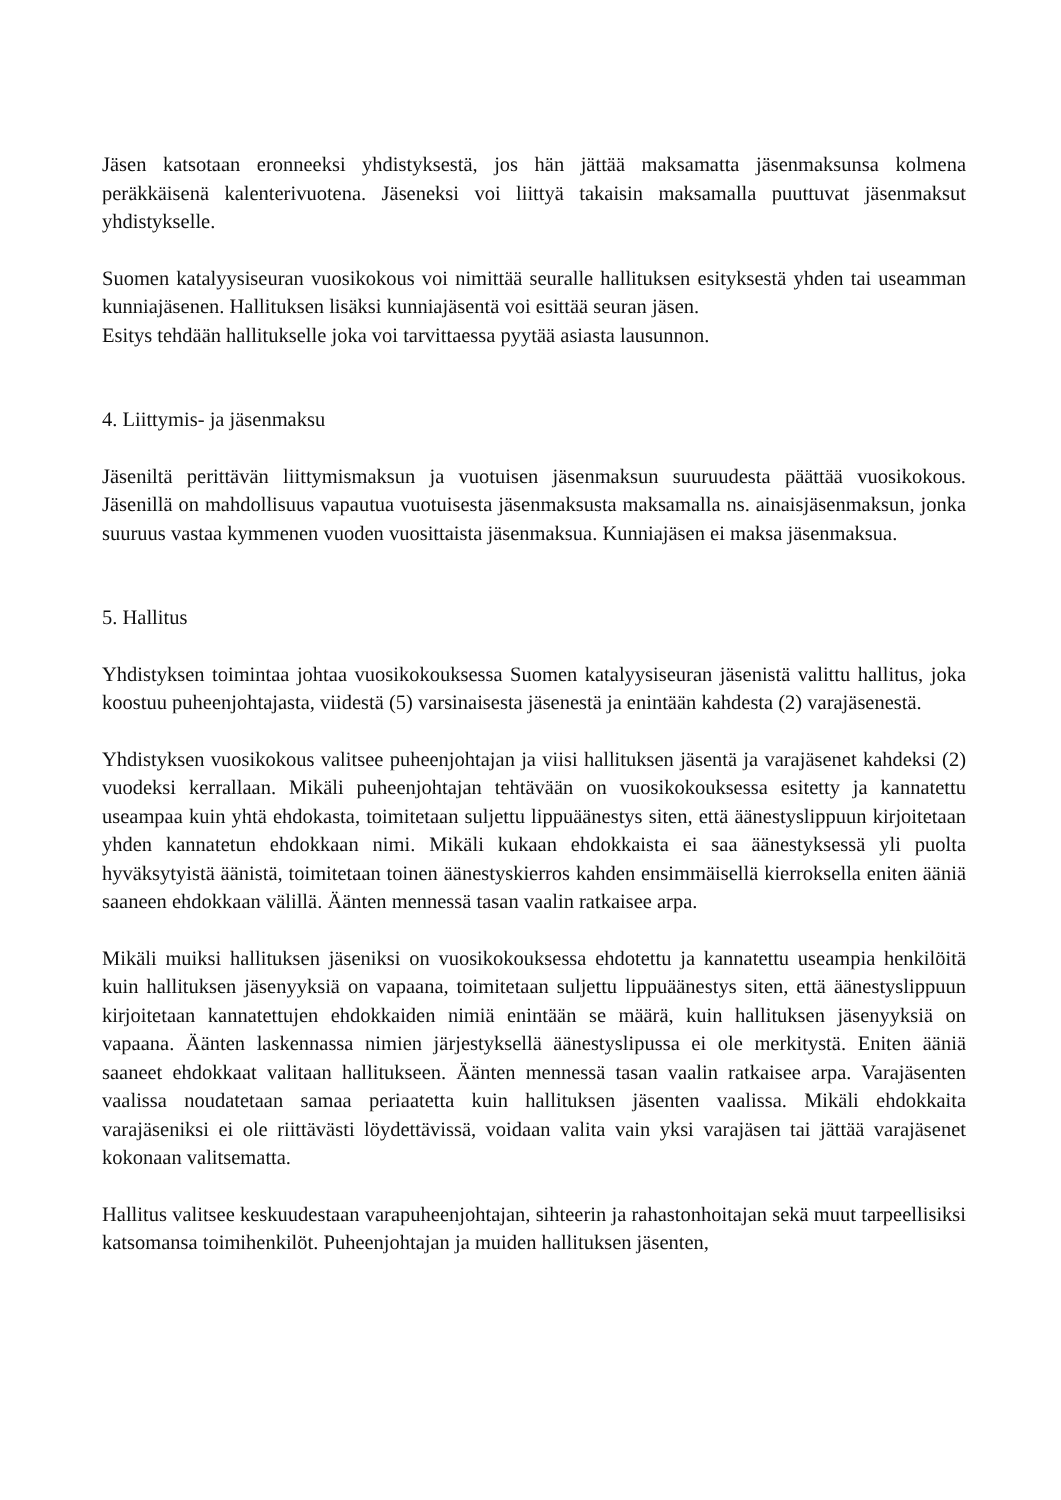Jäsen katsotaan eronneeksi yhdistyksestä, jos hän jättää maksamatta jäsenmaksunsa kolmena peräkkäisenä kalenterivuotena. Jäseneksi voi liittyä takaisin maksamalla puuttuvat jäsenmaksut yhdistykselle.
Suomen katalyysiseuran vuosikokous voi nimittää seuralle hallituksen esityksestä yhden tai useamman kunniajäsenen. Hallituksen lisäksi kunniajäsentä voi esittää seuran jäsen.
Esitys tehdään hallitukselle joka voi tarvittaessa pyytää asiasta lausunnon.
4. Liittymis- ja jäsenmaksu
Jäseniltä perittävän liittymismaksun ja vuotuisen jäsenmaksun suuruudesta päättää vuosikokous. Jäsenillä on mahdollisuus vapautua vuotuisesta jäsenmaksusta maksamalla ns. ainaisjäsenmaksun, jonka suuruus vastaa kymmenen vuoden vuosittaista jäsenmaksua. Kunniajäsen ei maksa jäsenmaksua.
5. Hallitus
Yhdistyksen toimintaa johtaa vuosikokouksessa Suomen katalyysiseuran jäsenistä valittu hallitus, joka koostuu puheenjohtajasta, viidestä (5) varsinaisesta jäsenestä ja enintään kahdesta (2) varajäsenestä.
Yhdistyksen vuosikokous valitsee puheenjohtajan ja viisi hallituksen jäsentä ja varajäsenet kahdeksi (2) vuodeksi kerrallaan. Mikäli puheenjohtajan tehtävään on vuosikokouksessa esitetty ja kannatettu useampaa kuin yhtä ehdokasta, toimitetaan suljettu lippuäänestys siten, että äänestyslippuun kirjoitetaan yhden kannatetun ehdokkaan nimi. Mikäli kukaan ehdokkaista ei saa äänestyksessä yli puolta hyväksytyistä äänistä, toimitetaan toinen äänestyskierros kahden ensimmäisellä kierroksella eniten ääniä saaneen ehdokkaan välillä. Äänten mennessä tasan vaalin ratkaisee arpa.
Mikäli muiksi hallituksen jäseniksi on vuosikokouksessa ehdotettu ja kannatettu useampia henkilöitä kuin hallituksen jäsenyyksiä on vapaana, toimitetaan suljettu lippuäänestys siten, että äänestyslippuun kirjoitetaan kannatettujen ehdokkaiden nimiä enintään se määrä, kuin hallituksen jäsenyyksiä on vapaana. Äänten laskennassa nimien järjestyksellä äänestyslipussa ei ole merkitystä. Eniten ääniä saaneet ehdokkaat valitaan hallitukseen. Äänten mennessä tasan vaalin ratkaisee arpa. Varajäsenten vaalissa noudatetaan samaa periaatetta kuin hallituksen jäsenten vaalissa. Mikäli ehdokkaita varajäseniksi ei ole riittävästi löydettävissä, voidaan valita vain yksi varajäsen tai jättää varajäsenet kokonaan valitsematta.
Hallitus valitsee keskuudestaan varapuheenjohtajan, sihteerin ja rahastonhoitajan sekä muut tarpeellisiksi katsomansa toimihenkilöt. Puheenjohtajan ja muiden hallituksen jäsenten,